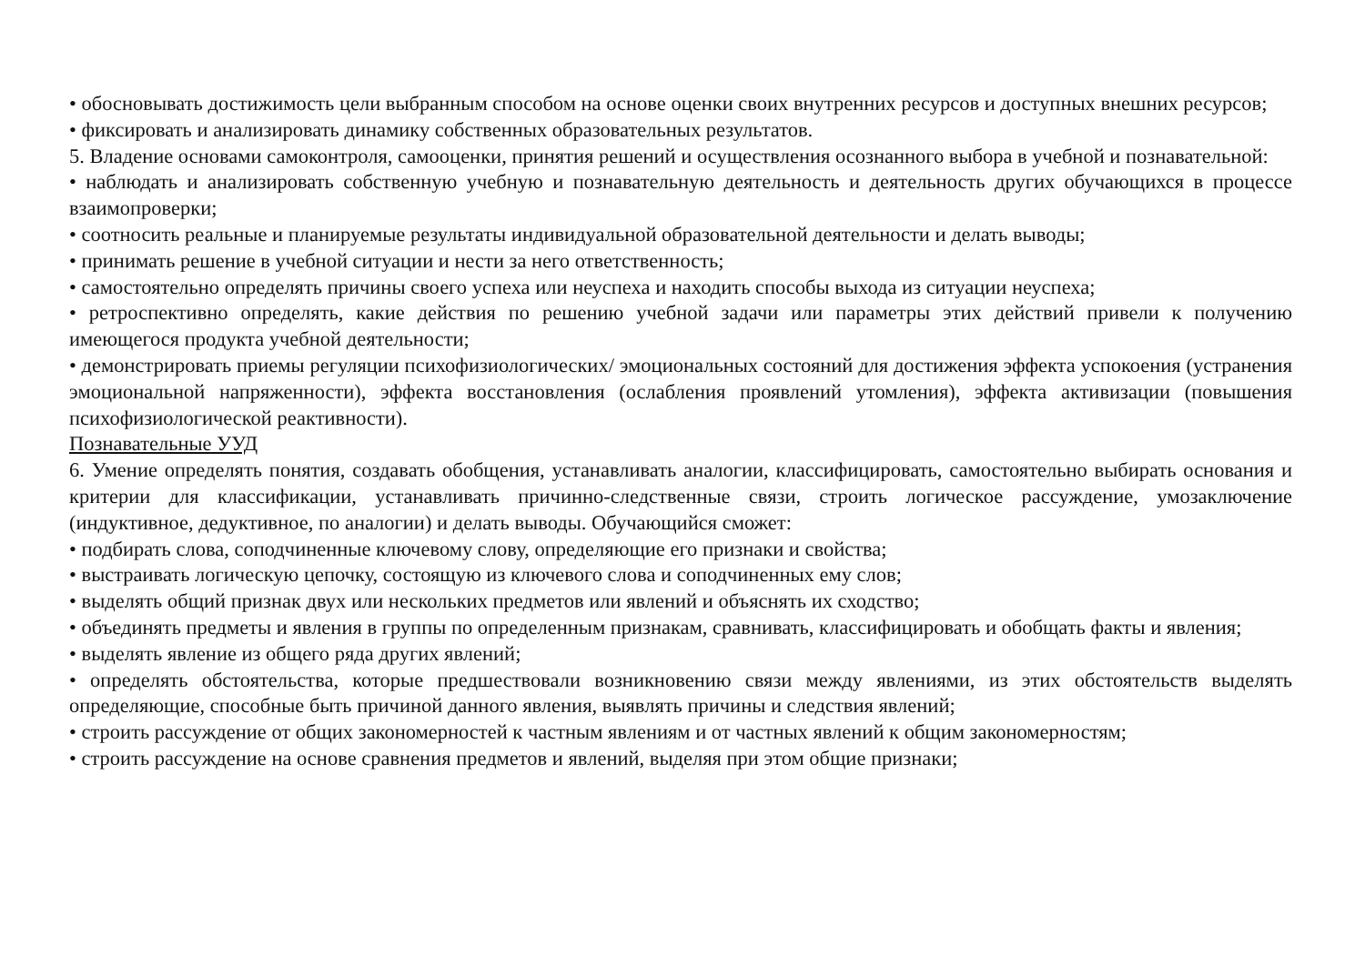• обосновывать достижимость цели выбранным способом на основе оценки своих внутренних ресурсов и доступных внешних ресурсов;
• фиксировать и анализировать динамику собственных образовательных результатов.
5. Владение основами самоконтроля, самооценки, принятия решений и осуществления осознанного выбора в учебной и познавательной:
• наблюдать и анализировать собственную учебную и познавательную деятельность и деятельность других обучающихся в процессе взаимопроверки;
• соотносить реальные и планируемые результаты индивидуальной образовательной деятельности и делать выводы;
• принимать решение в учебной ситуации и нести за него ответственность;
• самостоятельно определять причины своего успеха или неуспеха и находить способы выхода из ситуации неуспеха;
• ретроспективно определять, какие действия по решению учебной задачи или параметры этих действий привели к получению имеющегося продукта учебной деятельности;
• демонстрировать приемы регуляции психофизиологических/ эмоциональных состояний для достижения эффекта успокоения (устранения эмоциональной напряженности), эффекта восстановления (ослабления проявлений утомления), эффекта активизации (повышения психофизиологической реактивности).
Познавательные УУД
6. Умение определять понятия, создавать обобщения, устанавливать аналогии, классифицировать, самостоятельно выбирать основания и критерии для классификации, устанавливать причинно-следственные связи, строить логическое рассуждение, умозаключение (индуктивное, дедуктивное, по аналогии) и делать выводы. Обучающийся сможет:
• подбирать слова, соподчиненные ключевому слову, определяющие его признаки и свойства;
• выстраивать логическую цепочку, состоящую из ключевого слова и соподчиненных ему слов;
• выделять общий признак двух или нескольких предметов или явлений и объяснять их сходство;
• объединять предметы и явления в группы по определенным признакам, сравнивать, классифицировать и обобщать факты и явления;
• выделять явление из общего ряда других явлений;
• определять обстоятельства, которые предшествовали возникновению связи между явлениями, из этих обстоятельств выделять определяющие, способные быть причиной данного явления, выявлять причины и следствия явлений;
• строить рассуждение от общих закономерностей к частным явлениям и от частных явлений к общим закономерностям;
• строить рассуждение на основе сравнения предметов и явлений, выделяя при этом общие признаки;